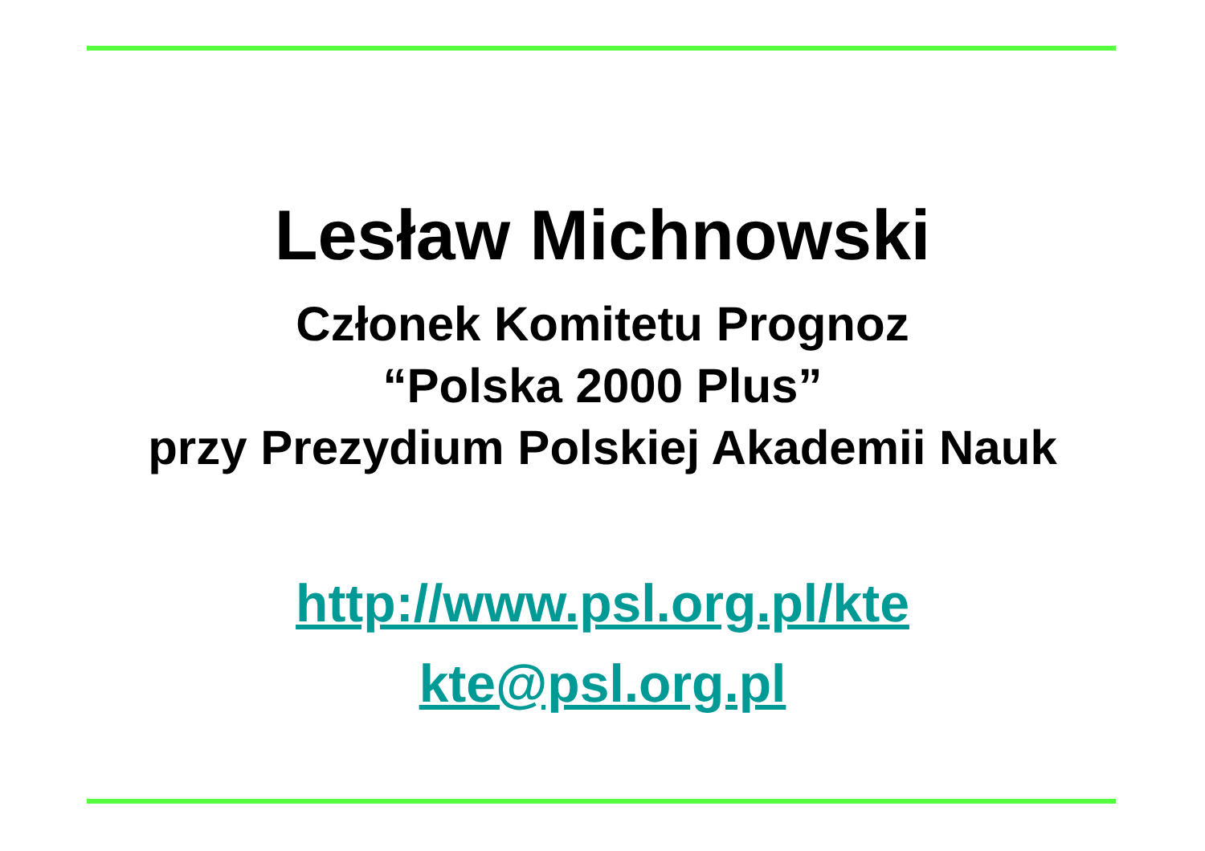Lesław Michnowski
Członek Komitetu Prognoz
“Polska 2000 Plus”
przy Prezydium Polskiej Akademii Nauk
http://www.psl.org.pl/kte
kte@psl.org.pl